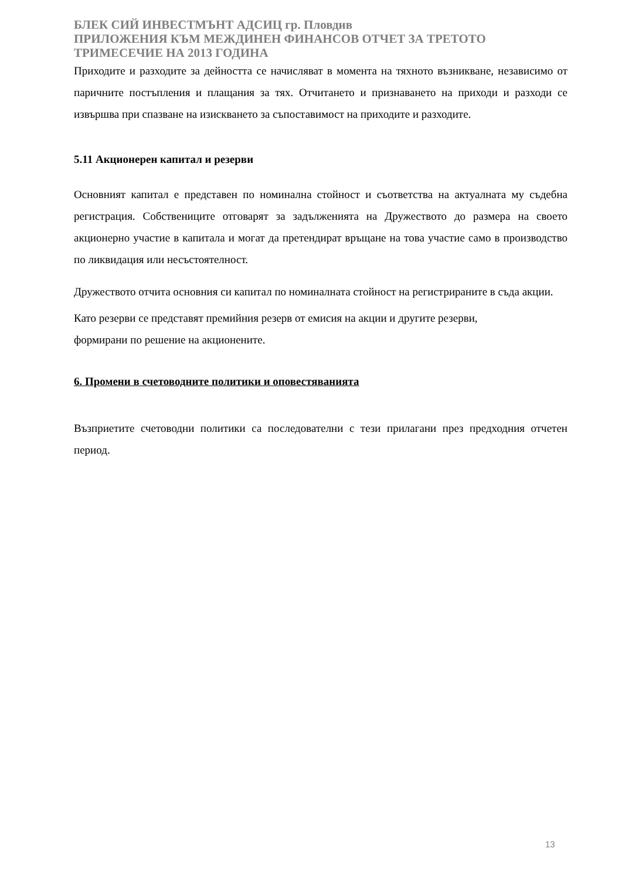БЛЕК СИЙ ИНВЕСТМЪНТ АДСИЦ гр. Пловдив
ПРИЛОЖЕНИЯ КЪМ МЕЖДИНЕН ФИНАНСОВ ОТЧЕТ ЗА ТРЕТОТО
ТРИМЕСЕЧИЕ НА 2013 ГОДИНА
Приходите и разходите за дейността се начисляват в момента на тяхното възникване, независимо от паричните постъпления и плащания за тях. Отчитането и признаването на приходи и разходи се извършва при спазване на изискването за съпоставимост на приходите и разходите.
5.11 Акционерен капитал и резерви
Основният капитал е представен по номинална стойност и съответства на актуалната му съдебна регистрация. Собствениците отговарят за задълженията на Дружеството до размера на своето акционерно участие в капитала и могат да претендират връщане на това участие само в производство по ликвидация или несъстоятелност.
Дружеството отчита основния си капитал по номиналната стойност на регистрираните в съда акции.
Като резерви се представят премийния резерв от емисия на акции и другите резерви,
формирани по решение на акционените.
6. Промени в счетоводните политики и оповестяванията
Възприетите счетоводни политики са последователни с тези прилагани през предходния отчетен период.
13